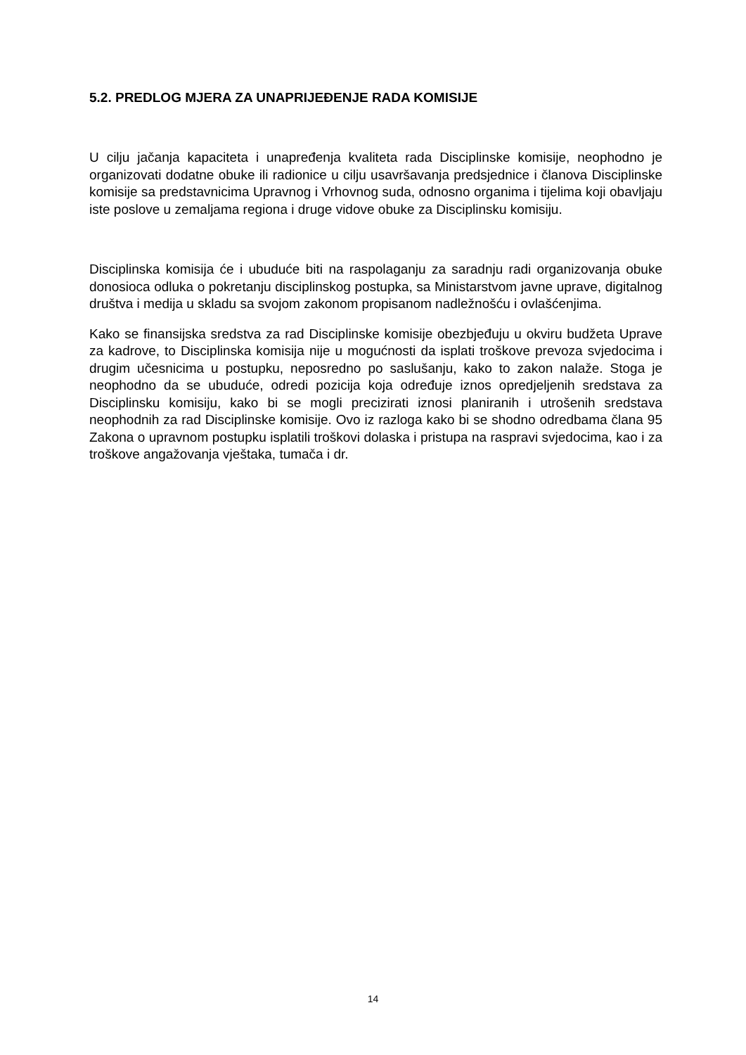5.2. PREDLOG MJERA ZA UNAPRIJEĐENJE RADA KOMISIJE
U cilju jačanja kapaciteta i unapređenja kvaliteta rada Disciplinske komisije, neophodno je organizovati dodatne obuke ili radionice u cilju usavršavanja predsjednice i članova Disciplinske komisije sa predstavnicima Upravnog i Vrhovnog suda, odnosno organima i tijelima koji obavljaju iste poslove u zemaljama regiona i druge vidove obuke za Disciplinsku komisiju.
Disciplinska komisija će i ubuduće biti na raspolaganju za saradnju radi organizovanja obuke donosioca odluka o pokretanju disciplinskog postupka, sa Ministarstvom javne uprave, digitalnog društva i medija u skladu sa svojom zakonom propisanom nadležnošću i ovlašćenjima.
Kako se finansijska sredstva za rad Disciplinske komisije obezbjeđuju u okviru budžeta Uprave za kadrove, to Disciplinska komisija nije u mogućnosti da isplati troškove prevoza svjedocima i drugim učesnicima u postupku, neposredno po saslušanju, kako to zakon nalaže. Stoga je neophodno da se ubuduće, odredi pozicija koja određuje iznos opredjeljenih sredstava za Disciplinsku komisiju, kako bi se mogli precizirati iznosi planiranih i utrošenih sredstava neophodnih za rad Disciplinske komisije. Ovo iz razloga kako bi se shodno odredbama člana 95 Zakona o upravnom postupku isplatili troškovi dolaska i pristupa na raspravi svjedocima, kao i za troškove angažovanja vještaka, tumača i dr.
14